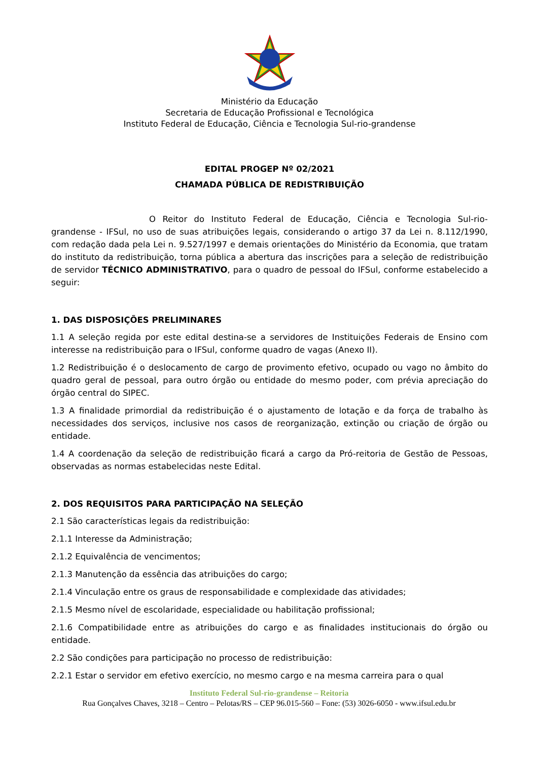Ministério da Educação
Secretaria de Educação Profissional e Tecnológica
Instituto Federal de Educação, Ciência e Tecnologia Sul-rio-grandense
EDITAL PROGEP Nº 02/2021
CHAMADA PÚBLICA DE REDISTRIBUIÇÃO
O Reitor do Instituto Federal de Educação, Ciência e Tecnologia Sul-rio-grandense - IFSul, no uso de suas atribuições legais, considerando o artigo 37 da Lei n. 8.112/1990, com redação dada pela Lei n. 9.527/1997 e demais orientações do Ministério da Economia, que tratam do instituto da redistribuição, torna pública a abertura das inscrições para a seleção de redistribuição de servidor TÉCNICO ADMINISTRATIVO, para o quadro de pessoal do IFSul, conforme estabelecido a seguir:
1. DAS DISPOSIÇÕES PRELIMINARES
1.1 A seleção regida por este edital destina-se a servidores de Instituições Federais de Ensino com interesse na redistribuição para o IFSul, conforme quadro de vagas (Anexo II).
1.2 Redistribuição é o deslocamento de cargo de provimento efetivo, ocupado ou vago no âmbito do quadro geral de pessoal, para outro órgão ou entidade do mesmo poder, com prévia apreciação do órgão central do SIPEC.
1.3 A finalidade primordial da redistribuição é o ajustamento de lotação e da força de trabalho às necessidades dos serviços, inclusive nos casos de reorganização, extinção ou criação de órgão ou entidade.
1.4 A coordenação da seleção de redistribuição ficará a cargo da Pró-reitoria de Gestão de Pessoas, observadas as normas estabelecidas neste Edital.
2. DOS REQUISITOS PARA PARTICIPAÇÃO NA SELEÇÃO
2.1 São características legais da redistribuição:
2.1.1 Interesse da Administração;
2.1.2 Equivalência de vencimentos;
2.1.3 Manutenção da essência das atribuições do cargo;
2.1.4 Vinculação entre os graus de responsabilidade e complexidade das atividades;
2.1.5 Mesmo nível de escolaridade, especialidade ou habilitação profissional;
2.1.6 Compatibilidade entre as atribuições do cargo e as finalidades institucionais do órgão ou entidade.
2.2 São condições para participação no processo de redistribuição:
2.2.1 Estar o servidor em efetivo exercício, no mesmo cargo e na mesma carreira para o qual
Instituto Federal Sul-rio-grandense – Reitoria
Rua Gonçalves Chaves, 3218 – Centro – Pelotas/RS – CEP 96.015-560 – Fone: (53) 3026-6050 - www.ifsul.edu.br